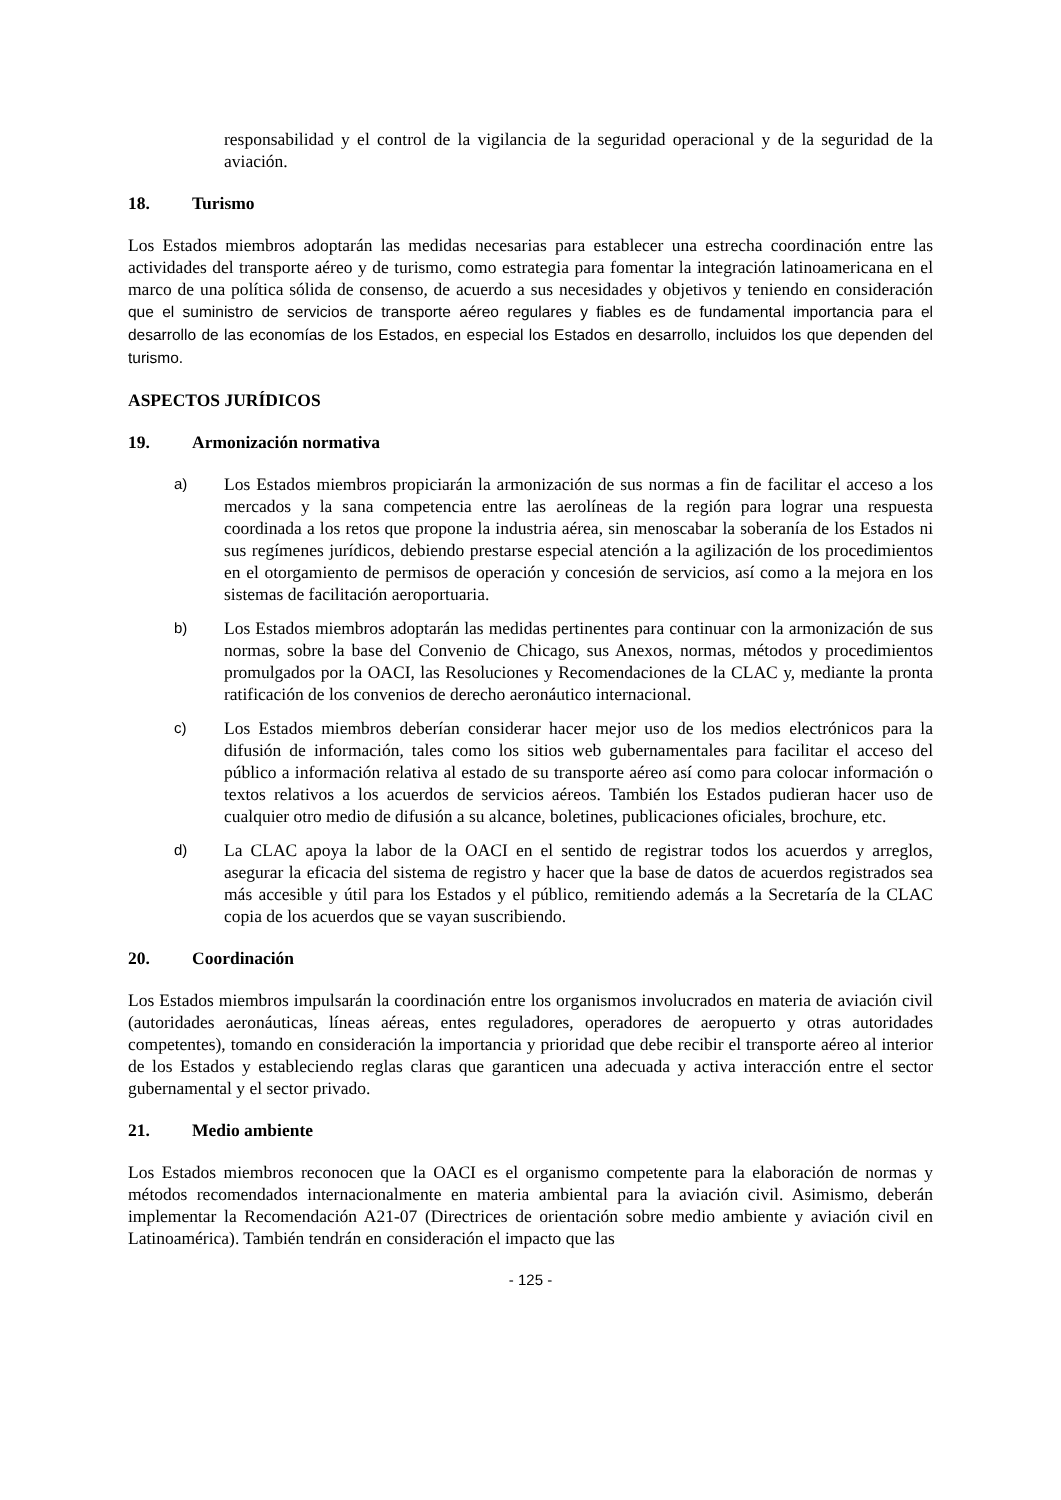responsabilidad y el control de la vigilancia de la seguridad operacional y de la seguridad de la aviación.
18. Turismo
Los Estados miembros adoptarán las medidas necesarias para establecer una estrecha coordinación entre las actividades del transporte aéreo y de turismo, como estrategia para fomentar la integración latinoamericana en el marco de una política sólida de consenso, de acuerdo a sus necesidades y objetivos y teniendo en consideración que el suministro de servicios de transporte aéreo regulares y fiables es de fundamental importancia para el desarrollo de las economías de los Estados, en especial los Estados en desarrollo, incluidos los que dependen del turismo.
ASPECTOS JURÍDICOS
19. Armonización normativa
a)
Los Estados miembros propiciarán la armonización de sus normas a fin de facilitar el acceso a los mercados y la sana competencia entre las aerolíneas de la región para lograr una respuesta coordinada a los retos que propone la industria aérea, sin menoscabar la soberanía de los Estados ni sus regímenes jurídicos, debiendo prestarse especial atención a la agilización de los procedimientos en el otorgamiento de permisos de operación y concesión de servicios, así como a la mejora en los sistemas de facilitación aeroportuaria.
b)
Los Estados miembros adoptarán las medidas pertinentes para continuar con la armonización de sus normas, sobre la base del Convenio de Chicago, sus Anexos, normas, métodos y procedimientos promulgados por la OACI, las Resoluciones y Recomendaciones de la CLAC y, mediante la pronta ratificación de los convenios de derecho aeronáutico internacional.
c)
Los Estados miembros deberían considerar hacer mejor uso de los medios electrónicos para la difusión de información, tales como los sitios web gubernamentales para facilitar el acceso del público a información relativa al estado de su transporte aéreo así como para colocar información o textos relativos a los acuerdos de servicios aéreos. También los Estados pudieran hacer uso de cualquier otro medio de difusión a su alcance, boletines, publicaciones oficiales, brochure, etc.
d)
La CLAC apoya la labor de la OACI en el sentido de registrar todos los acuerdos y arreglos, asegurar la eficacia del sistema de registro y hacer que la base de datos de acuerdos registrados sea más accesible y útil para los Estados y el público, remitiendo además a la Secretaría de la CLAC copia de los acuerdos que se vayan suscribiendo.
20. Coordinación
Los Estados miembros impulsarán la coordinación entre los organismos involucrados en materia de aviación civil (autoridades aeronáuticas, líneas aéreas, entes reguladores, operadores de aeropuerto y otras autoridades competentes), tomando en consideración la importancia y prioridad que debe recibir el transporte aéreo al interior de los Estados y estableciendo reglas claras que garanticen una adecuada y activa interacción entre el sector gubernamental y el sector privado.
21. Medio ambiente
Los Estados miembros reconocen que la OACI es el organismo competente para la elaboración de normas y métodos recomendados internacionalmente en materia ambiental para la aviación civil. Asimismo, deberán implementar la Recomendación A21-07 (Directrices de orientación sobre medio ambiente y aviación civil en Latinoamérica). También tendrán en consideración el impacto que las
- 125 -